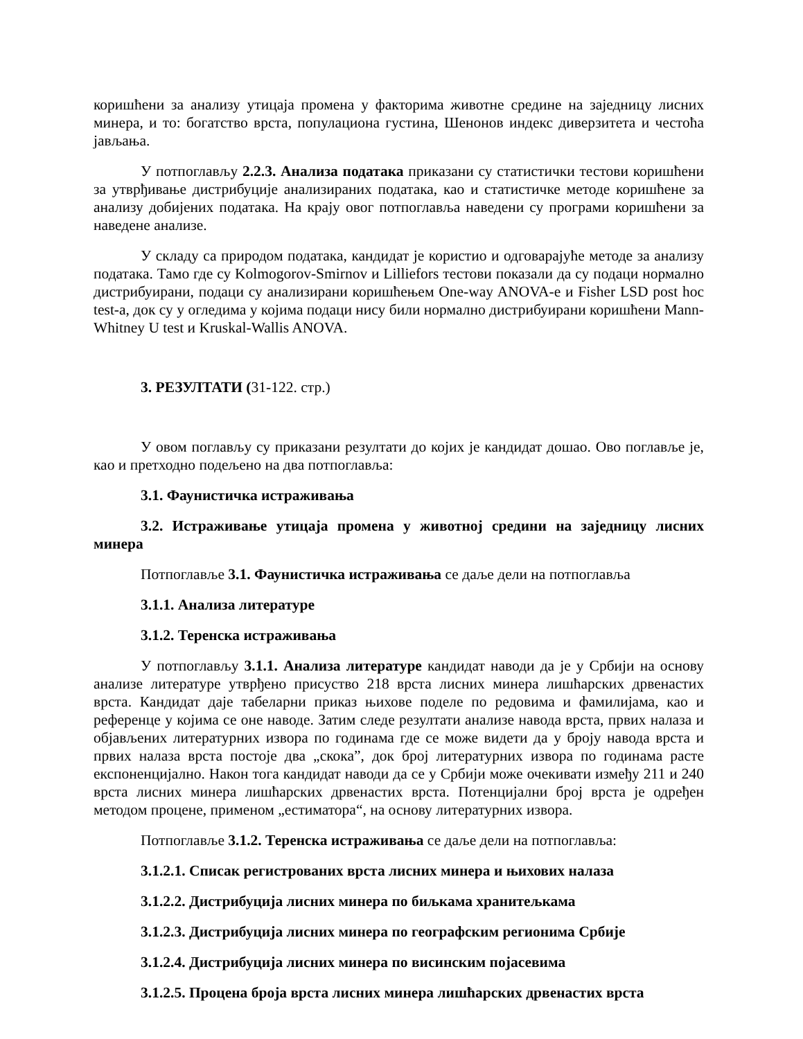коришћени за анализу утицаја промена у факторима животне средине на заједницу лисних минера, и то: богатство врста, популациона густина, Шенонов индекс диверзитета и честоћа јављања.
У потпоглављу 2.2.3. Анализа података приказани су статистички тестови коришћени за утврђивање дистрибуције анализираних података, као и статистичке методе коришћене за анализу добијених података. На крају овог потпоглавља наведени су програми коришћени за наведене анализе.
У складу са природом података, кандидат је користио и одговарајуће методе за анализу података. Тамо где су Kolmogorov-Smirnov и Lilliefors тестови показали да су подаци нормално дистрибуирани, подаци су анализирани коришћењем One-way ANOVA-е и Fisher LSD post hoc test-a, док су у огледима у којима подаци нису били нормално дистрибуирани коришћени Mann-Whitney U test и Kruskal-Wallis ANOVA.
3. РЕЗУЛТАТИ (31-122. стр.)
У овом поглављу су приказани резултати до којих је кандидат дошао. Ово поглавље је, као и претходно подељено на два потпоглавља:
3.1. Фаунистичка истраживања
3.2. Истраживање утицаја промена у животној средини на заједницу лисних минера
Потпоглавље 3.1. Фаунистичка истраживања се даље дели на потпоглавља
3.1.1. Анализа литературе
3.1.2. Теренска истраживања
У потпоглављу 3.1.1. Анализа литературе кандидат наводи да је у Србији на основу анализе литературе утврђено присуство 218 врста лисних минера лишћарских дрвенастих врста. Кандидат даје табеларни приказ њихове поделе по редовима и фамилијама, као и референце у којима се оне наводе. Затим следе резултати анализе навода врста, првих налаза и објављених литературних извора по годинама где се може видети да у броју навода врста и првих налаза врста постоје два „скока”, док број литературних извора по годинама расте експоненцијално. Након тога кандидат наводи да се у Србији може очекивати између 211 и 240 врста лисних минера лишћарских дрвенастих врста. Потенцијални број врста је одређен методом процене, применом „естиматора“, на основу литературних извора.
Потпоглавље 3.1.2. Теренска истраживања се даље дели на потпоглавља:
3.1.2.1. Списак регистрованих врста лисних минера и њихових налаза
3.1.2.2. Дистрибуција лисних минера по биљкама хранитељкама
3.1.2.3. Дистрибуција лисних минера по географским регионима Србије
3.1.2.4. Дистрибуција лисних минера по висинским појасевима
3.1.2.5. Процена броја врста лисних минера лишћарских дрвенастих врста